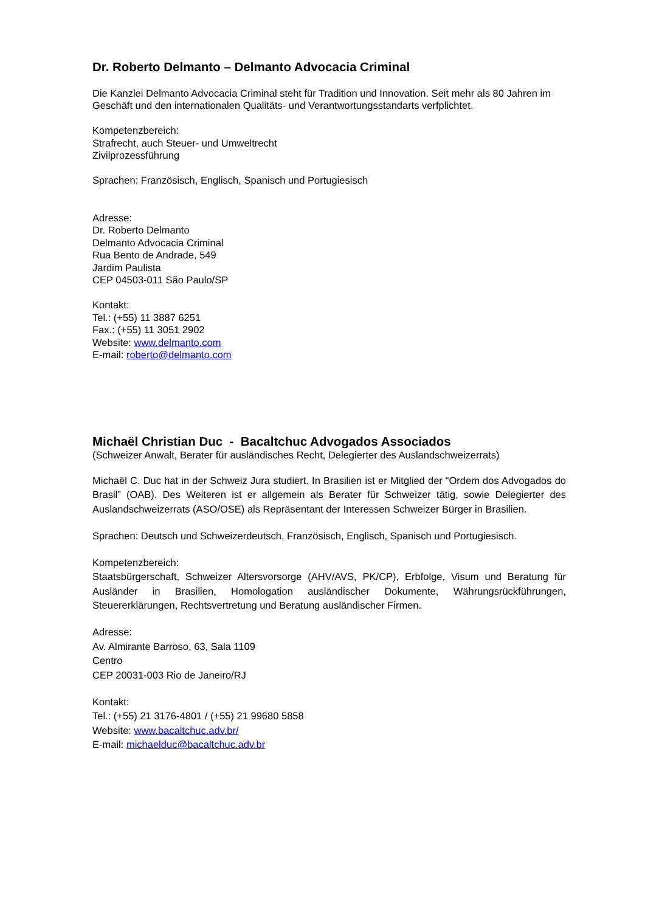Dr. Roberto Delmanto – Delmanto Advocacia Criminal
Die Kanzlei Delmanto Advocacia Criminal steht für Tradition und Innovation. Seit mehr als 80 Jahren im Geschäft und den internationalen Qualitäts- und Verantwortungsstandarts verfplichtet.
Kompetenzbereich:
Strafrecht, auch Steuer- und Umweltrecht
Zivilprozessführung
Sprachen: Französisch, Englisch, Spanisch und Portugiesisch
Adresse:
Dr. Roberto Delmanto
Delmanto Advocacia Criminal
Rua Bento de Andrade, 549
Jardim Paulista
CEP 04503-011 São Paulo/SP
Kontakt:
Tel.: (+55) 11 3887 6251
Fax.: (+55) 11 3051 2902
Website: www.delmanto.com
E-mail: roberto@delmanto.com
Michaël Christian Duc - Bacaltchuc Advogados Associados
(Schweizer Anwalt, Berater für ausländisches Recht, Delegierter des Auslandschweizerrats)
Michaël C. Duc hat in der Schweiz Jura studiert. In Brasilien ist er Mitglied der “Ordem dos Advogados do Brasil” (OAB). Des Weiteren ist er allgemein als Berater für Schweizer tätig, sowie Delegierter des Auslandschweizerrats (ASO/OSE) als Repräsentant der Interessen Schweizer Bürger in Brasilien.
Sprachen: Deutsch und Schweizerdeutsch, Französisch, Englisch, Spanisch und Portugiesisch.
Kompetenzbereich:
Staatsbürgerschaft, Schweizer Altersvorsorge (AHV/AVS, PK/CP), Erbfolge, Visum und Beratung für Ausländer in Brasilien, Homologation ausländischer Dokumente, Währungsrückführungen, Steuererklärungen, Rechtsvertretung und Beratung ausländischer Firmen.
Adresse:
Av. Almirante Barroso, 63, Sala 1109
Centro
CEP 20031-003 Rio de Janeiro/RJ
Kontakt:
Tel.: (+55) 21 3176-4801 / (+55) 21 99680 5858
Website: www.bacaltchuc.adv.br/
E-mail: michaelduc@bacaltchuc.adv.br